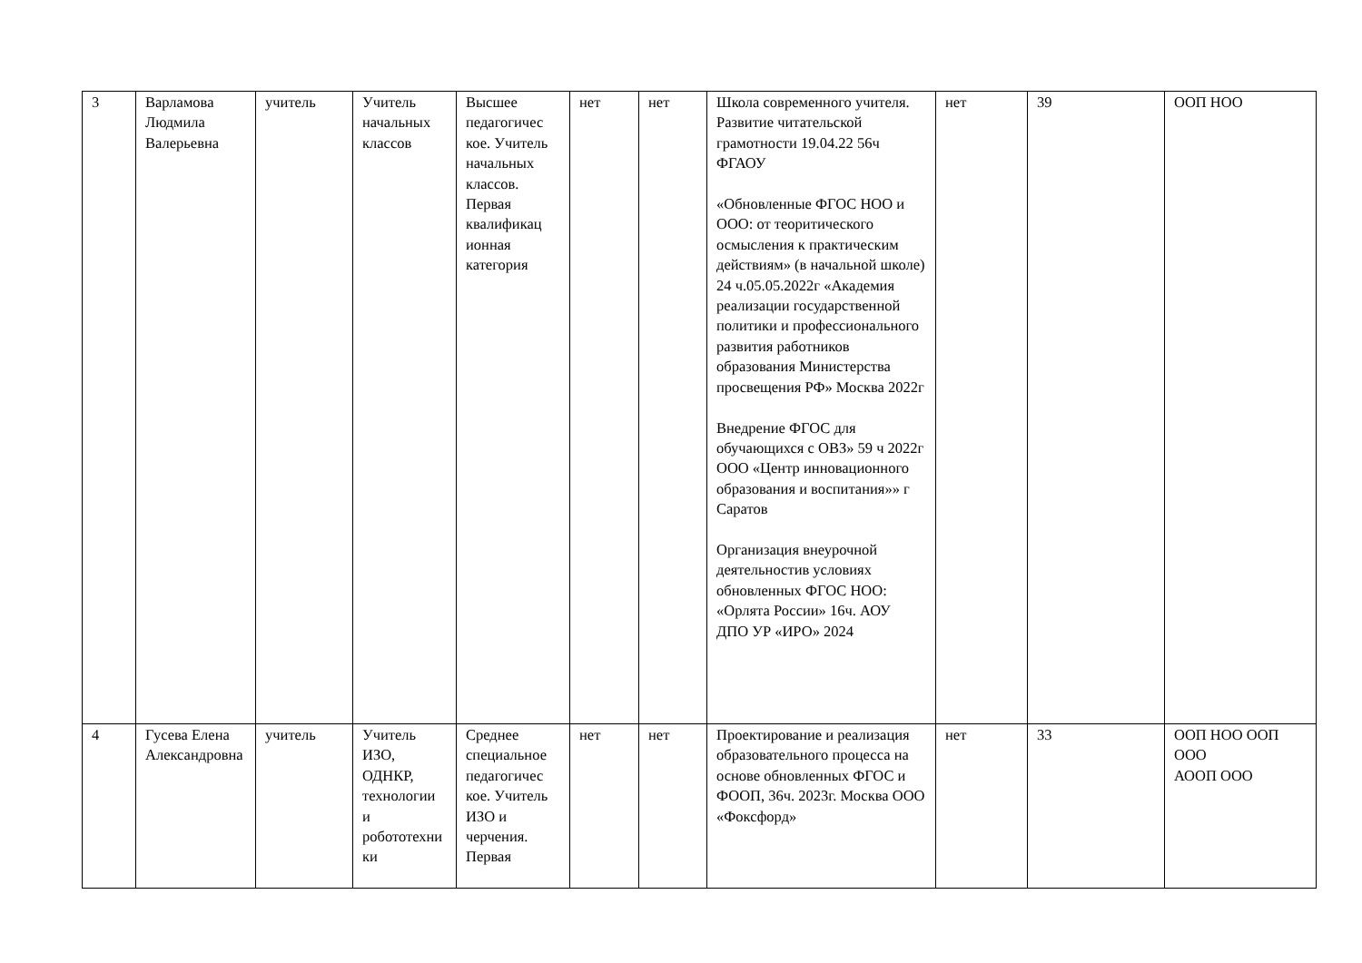| 3 | Варламова Людмила Валерьевна | учитель | Учитель начальных классов | Высшее педагогичес кое. Учитель начальных классов. Первая квалификац ионная категория | нет | нет | Школа современного учителя. Развитие читательской грамотности 19.04.22 56ч ФГАОУ «Обновленные ФГОС НОО и ООО: от теоритического осмысления к практическим действиям» (в начальной школе) 24 ч.05.05.2022г «Академия реализации государственной политики и профессионального развития работников образования Министерства просвещения РФ» Москва 2022г Внедрение ФГОС для обучающихся с ОВЗ» 59 ч 2022г ООО «Центр инновационного образования и воспитания»» г Саратов Организация внеурочной деятельностив условиях обновленных ФГОС НОО: «Орлята России» 16ч. АОУ ДПО УР «ИРО» 2024 | нет | 39 | ООП НОО |
| 4 | Гусева Елена Александровна | учитель | Учитель ИЗО, ОДНКР, технологии и робототехники | Среднее специальное педагогичес кое. Учитель ИЗО и черчения. Первая | нет | нет | Проектирование и реализация образовательного процесса на основе обновленных ФГОС и ФООП, 36ч. 2023г. Москва ООО «Фоксфорд» | нет | 33 | ООП НОО ООП ООО АООП ООО |